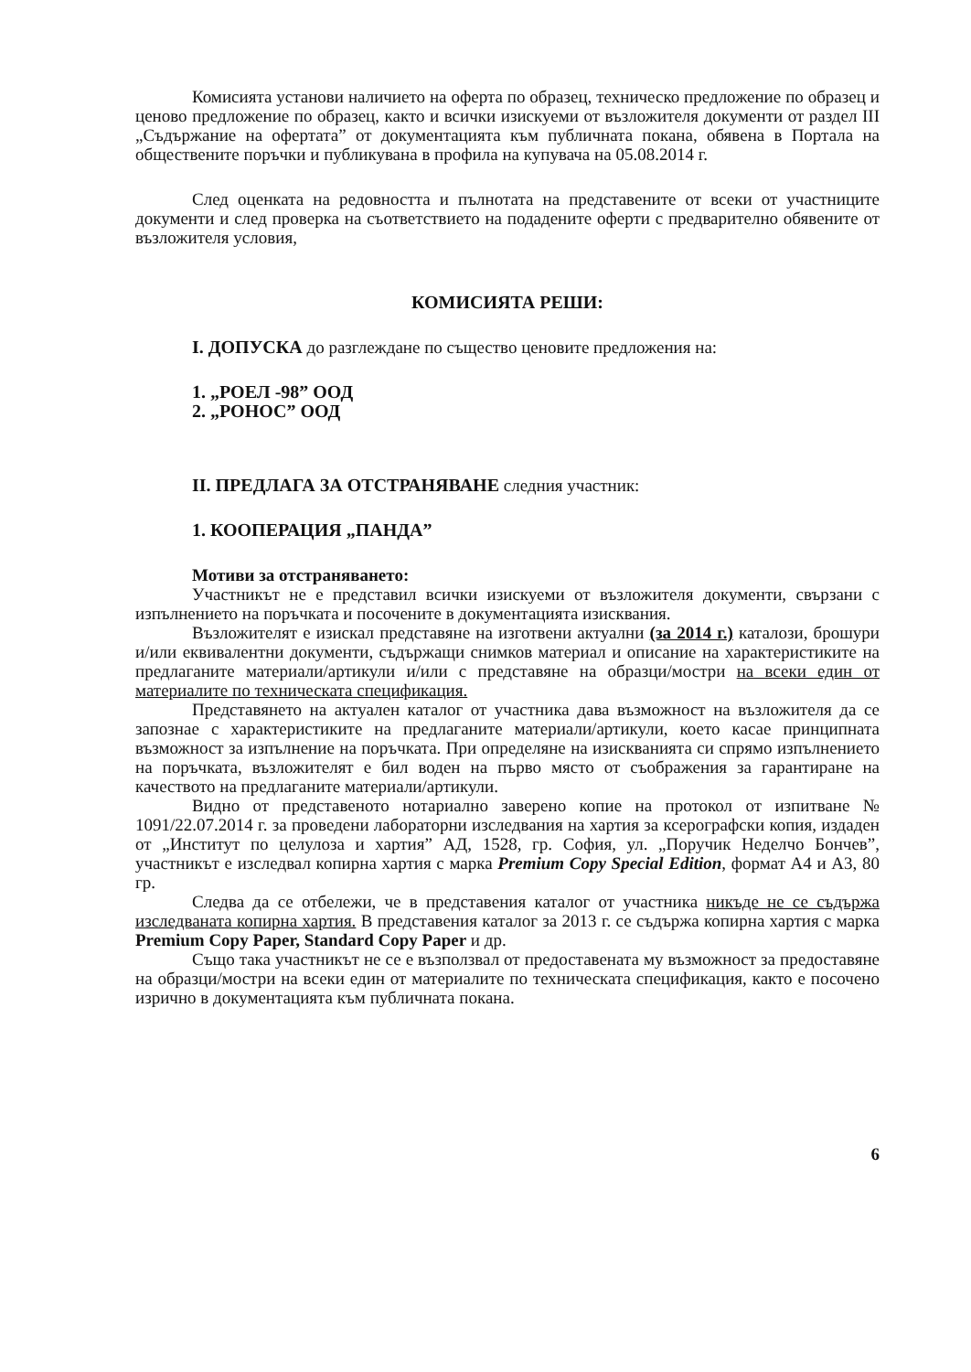Комисията установи наличието на оферта по образец, техническо предложение по образец и ценово предложение по образец, както и всички изискуеми от възложителя документи от раздел III „Съдържание на офертата” от документацията към публичната покана, обявена в Портала на обществените поръчки и публикувана в профила на купувача на 05.08.2014 г.
След оценката на редовността и пълнотата на представените от всеки от участниците документи и след проверка на съответствието на подадените оферти с предварително обявените от възложителя условия,
КОМИСИЯТА РЕШИ:
I. ДОПУСКА до разглеждане по същество ценовите предложения на:
1. „РОЕЛ -98” ООД
2. „РОНОС” ООД
II. ПРЕДЛАГА ЗА ОТСТРАНЯВАНЕ следния участник:
1. КООПЕРАЦИЯ „ПАНДА”
Мотиви за отстраняването:
Участникът не е представил всички изискуеми от възложителя документи, свързани с изпълнението на поръчката и посочените в документацията изисквания.
Възложителят е изискал представяне на изготвени актуални (за 2014 г.) каталози, брошури и/или еквивалентни документи, съдържащи снимков материал и описание на характеристиките на предлаганите материали/артикули и/или с представяне на образци/мостри на всеки един от материалите по техническата спецификация.
Представянето на актуален каталог от участника дава възможност на възложителя да се запознае с характеристиките на предлаганите материали/артикули, което касае принципната възможност за изпълнение на поръчката. При определяне на изискванията си спрямо изпълнението на поръчката, възложителят е бил воден на първо място от съображения за гарантиране на качеството на предлаганите материали/артикули.
Видно от представеното нотариално заверено копие на протокол от изпитване № 1091/22.07.2014 г. за проведени лабораторни изследвания на хартия за ксерографски копия, издаден от „Институт по целулоза и хартия” АД, 1528, гр. София, ул. „Поручик Неделчо Бончев”, участникът е изследвал копирна хартия с марка Premium Copy Special Edition, формат А4 и А3, 80 гр.
Следва да се отбележи, че в представения каталог от участника никъде не се съдържа изследваната копирна хартия. В представения каталог за 2013 г. се съдържа копирна хартия с марка Premium Copy Paper, Standard Copy Paper и др.
Също така участникът не се е възползвал от предоставената му възможност за предоставяне на образци/мостри на всеки един от материалите по техническата спецификация, както е посочено изрично в документацията към публичната покана.
6